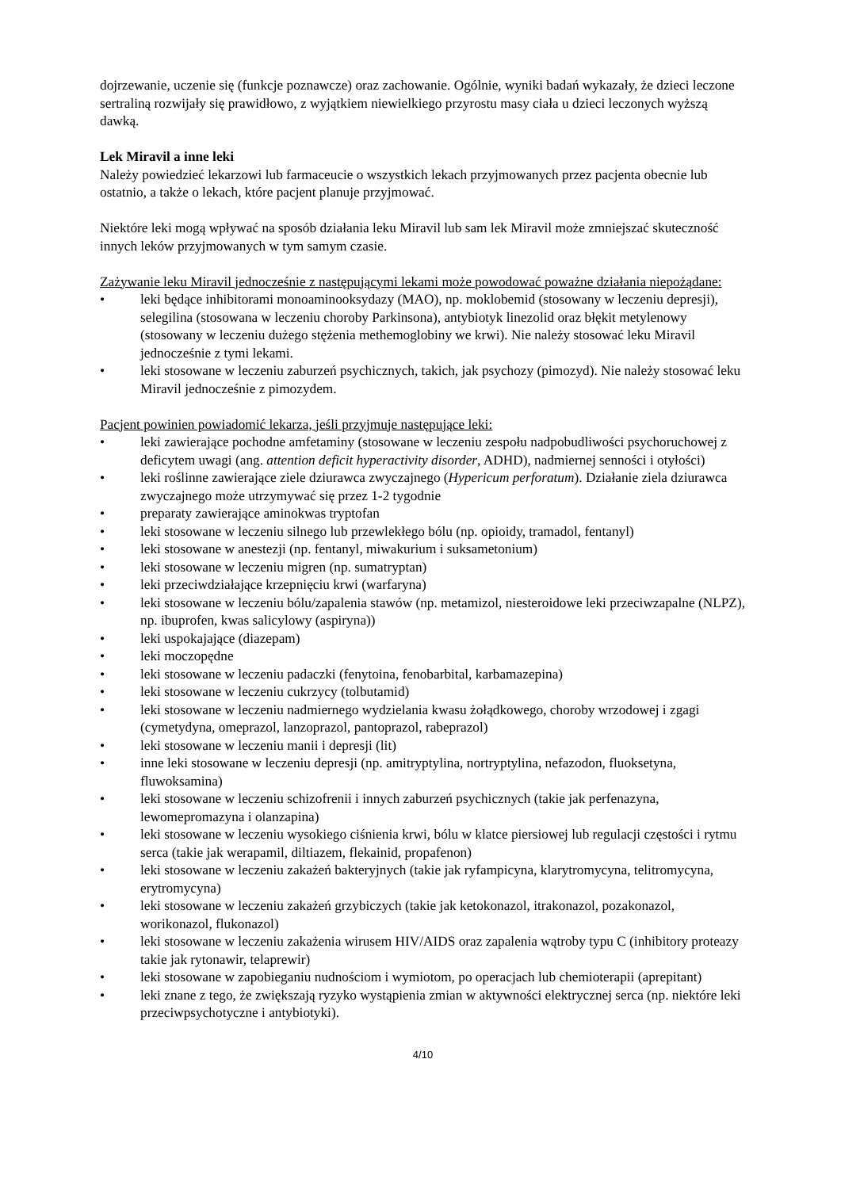dojrzewanie, uczenie się (funkcje poznawcze) oraz zachowanie. Ogólnie, wyniki badań wykazały, że dzieci leczone sertraliną rozwijały się prawidłowo, z wyjątkiem niewielkiego przyrostu masy ciała u dzieci leczonych wyższą dawką.
Lek Miravil a inne leki
Należy powiedzieć lekarzowi lub farmaceucie o wszystkich lekach przyjmowanych przez pacjenta obecnie lub ostatnio, a także o lekach, które pacjent planuje przyjmować.
Niektóre leki mogą wpływać na sposób działania leku Miravil lub sam lek Miravil może zmniejszać skuteczność innych leków przyjmowanych w tym samym czasie.
Zażywanie leku Miravil jednocześnie z następującymi lekami może powodować poważne działania niepożądane:
• leki będące inhibitorami monoaminooksydazy (MAO), np. moklobemid (stosowany w leczeniu depresji), selegilina (stosowana w leczeniu choroby Parkinsona), antybiotyk linezolid oraz błękit metylenowy (stosowany w leczeniu dużego stężenia methemoglobiny we krwi). Nie należy stosować leku Miravil jednocześnie z tymi lekami.
• leki stosowane w leczeniu zaburzeń psychicznych, takich, jak psychozy (pimozyd). Nie należy stosować leku Miravil jednocześnie z pimozydem.
Pacjent powinien powiadomić lekarza, jeśli przyjmuje następujące leki:
• leki zawierające pochodne amfetaminy (stosowane w leczeniu zespołu nadpobudliwości psychoruchowej z deficytem uwagi (ang. attention deficit hyperactivity disorder, ADHD), nadmiernej senności i otyłości)
• leki roślinne zawierające ziele dziurawca zwyczajnego (Hypericum perforatum). Działanie ziela dziurawca zwyczajnego może utrzymywać się przez 1-2 tygodnie
• preparaty zawierające aminokwas tryptofan
• leki stosowane w leczeniu silnego lub przewlekłego bólu (np. opioidy, tramadol, fentanyl)
• leki stosowane w anestezji (np. fentanyl, miwakurium i suksametonium)
• leki stosowane w leczeniu migren (np. sumatryptan)
• leki przeciwdziałające krzepnięciu krwi (warfaryna)
• leki stosowane w leczeniu bólu/zapalenia stawów (np. metamizol, niesteroidowe leki przeciwzapalne (NLPZ), np. ibuprofen, kwas salicylowy (aspiryna))
• leki uspokajające (diazepam)
• leki moczopędne
• leki stosowane w leczeniu padaczki (fenytoina, fenobarbital, karbamazepina)
• leki stosowane w leczeniu cukrzycy (tolbutamid)
• leki stosowane w leczeniu nadmiernego wydzielania kwasu żołądkowego, choroby wrzodowej i zgagi (cymetydyna, omeprazol, lanzoprazol, pantoprazol, rabeprazol)
• leki stosowane w leczeniu manii i depresji (lit)
• inne leki stosowane w leczeniu depresji (np. amitryptylina, nortryptylina, nefazodon, fluoksetyna, fluwoksamina)
• leki stosowane w leczeniu schizofrenii i innych zaburzeń psychicznych (takie jak perfenazyna, lewomepromazyna i olanzapina)
• leki stosowane w leczeniu wysokiego ciśnienia krwi, bólu w klatce piersiowej lub regulacji częstości i rytmu serca (takie jak werapamil, diltiazem, flekainid, propafenon)
• leki stosowane w leczeniu zakażeń bakteryjnych (takie jak ryfampicyna, klarytromycyna, telitromycyna, erytromycyna)
• leki stosowane w leczeniu zakażeń grzybiczych (takie jak ketokonazol, itrakonazol, pozakonazol, worikonazol, flukonazol)
• leki stosowane w leczeniu zakażenia wirusem HIV/AIDS oraz zapalenia wątroby typu C (inhibitory proteazy takie jak rytonawir, telaprewir)
• leki stosowane w zapobieganiu nudnościom i wymiotom, po operacjach lub chemioterapii (aprepitant)
• leki znane z tego, że zwiększają ryzyko wystąpienia zmian w aktywności elektrycznej serca (np. niektóre leki przeciwpsychotyczne i antybiotyki).
4/10